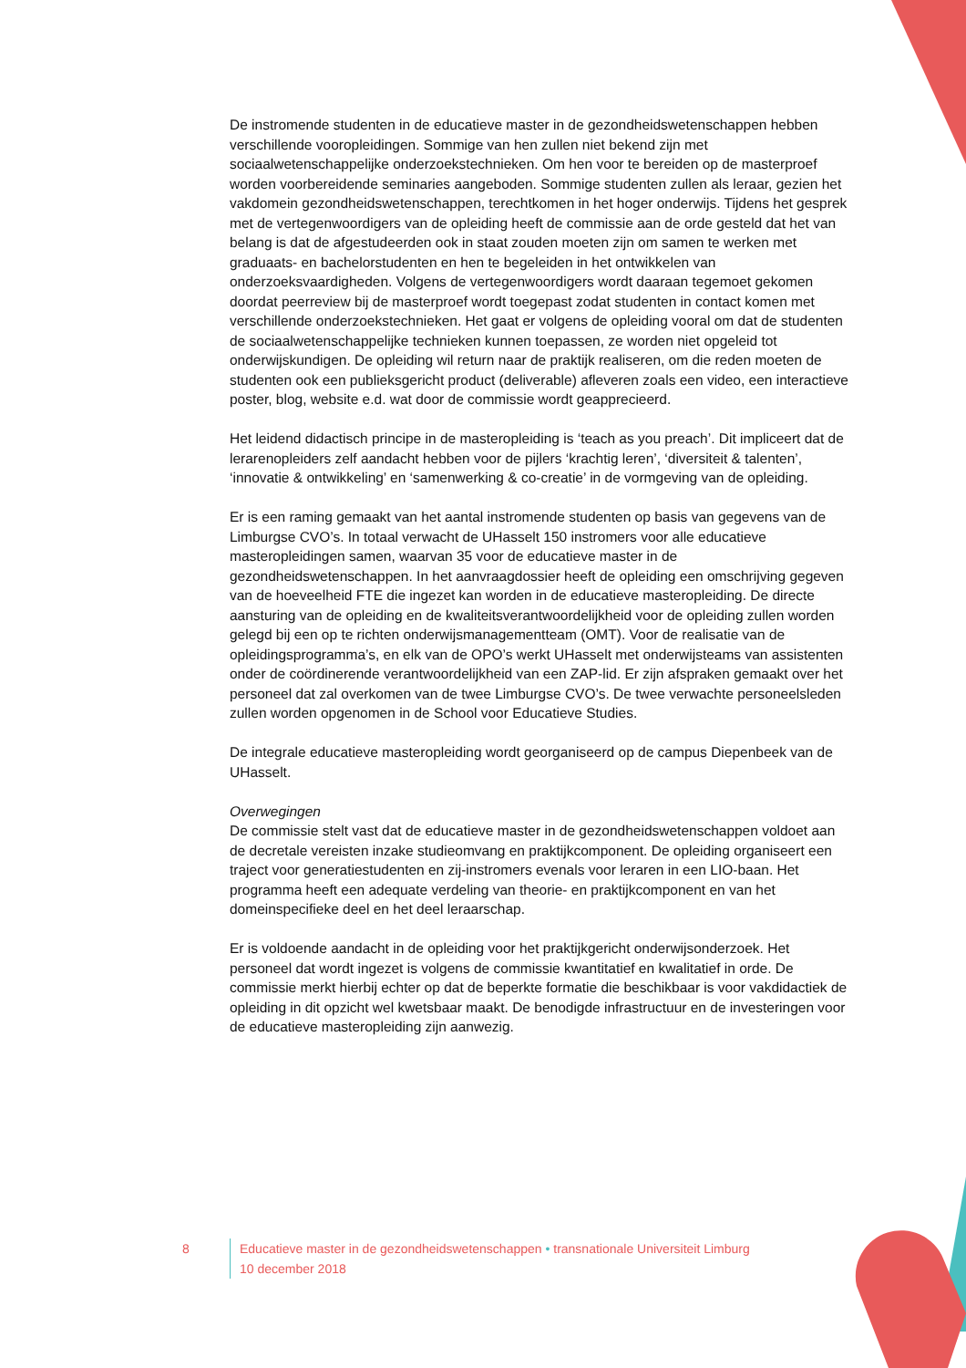De instromende studenten in de educatieve master in de gezondheidswetenschappen hebben verschillende vooropleidingen. Sommige van hen zullen niet bekend zijn met sociaalwetenschappelijke onderzoekstechnieken. Om hen voor te bereiden op de masterproef worden voorbereidende seminaries aangeboden. Sommige studenten zullen als leraar, gezien het vakdomein gezondheidswetenschappen, terechtkomen in het hoger onderwijs. Tijdens het gesprek met de vertegenwoordigers van de opleiding heeft de commissie aan de orde gesteld dat het van belang is dat de afgestudeerden ook in staat zouden moeten zijn om samen te werken met graduaats- en bachelorstudenten en hen te begeleiden in het ontwikkelen van onderzoeksvaardigheden. Volgens de vertegenwoordigers wordt daaraan tegemoet gekomen doordat peerreview bij de masterproef wordt toegepast zodat studenten in contact komen met verschillende onderzoekstechnieken. Het gaat er volgens de opleiding vooral om dat de studenten de sociaalwetenschappelijke technieken kunnen toepassen, ze worden niet opgeleid tot onderwijskundigen. De opleiding wil return naar de praktijk realiseren, om die reden moeten de studenten ook een publieksgericht product (deliverable) afleveren zoals een video, een interactieve poster, blog, website e.d. wat door de commissie wordt geapprecieerd.
Het leidend didactisch principe in de masteropleiding is ‘teach as you preach’. Dit impliceert dat de lerarenopleiders zelf aandacht hebben voor de pijlers ‘krachtig leren’, ‘diversiteit & talenten’, ‘innovatie & ontwikkeling’ en ‘samenwerking & co-creatie’ in de vormgeving van de opleiding.
Er is een raming gemaakt van het aantal instromende studenten op basis van gegevens van de Limburgse CVO’s. In totaal verwacht de UHasselt 150 instromers voor alle educatieve masteropleidingen samen, waarvan 35 voor de educatieve master in de gezondheidswetenschappen. In het aanvraagdossier heeft de opleiding een omschrijving gegeven van de hoeveelheid FTE die ingezet kan worden in de educatieve masteropleiding. De directe aansturing van de opleiding en de kwaliteitsverantwoordelijkheid voor de opleiding zullen worden gelegd bij een op te richten onderwijsmanagementteam (OMT). Voor de realisatie van de opleidingsprogramma’s, en elk van de OPO’s werkt UHasselt met onderwijsteams van assistenten onder de coördinerende verantwoordelijkheid van een ZAP-lid. Er zijn afspraken gemaakt over het personeel dat zal overkomen van de twee Limburgse CVO’s. De twee verwachte personeelsleden zullen worden opgenomen in de School voor Educatieve Studies.
De integrale educatieve masteropleiding wordt georganiseerd op de campus Diepenbeek van de UHasselt.
Overwegingen
De commissie stelt vast dat de educatieve master in de gezondheidswetenschappen voldoet aan de decretale vereisten inzake studieomvang en praktijkcomponent. De opleiding organiseert een traject voor generatiestudenten en zij-instromers evenals voor leraren in een LIO-baan. Het programma heeft een adequate verdeling van theorie- en praktijkcomponent en van het domeinspecifieke deel en het deel leraarschap.
Er is voldoende aandacht in de opleiding voor het praktijkgericht onderwijsonderzoek. Het personeel dat wordt ingezet is volgens de commissie kwantitatief en kwalitatief in orde. De commissie merkt hierbij echter op dat de beperkte formatie die beschikbaar is voor vakdidactiek de opleiding in dit opzicht wel kwetsbaar maakt. De benodigde infrastructuur en de investeringen voor de educatieve masteropleiding zijn aanwezig.
8 Educatieve master in de gezondheidswetenschappen • transnationale Universiteit Limburg
10 december 2018